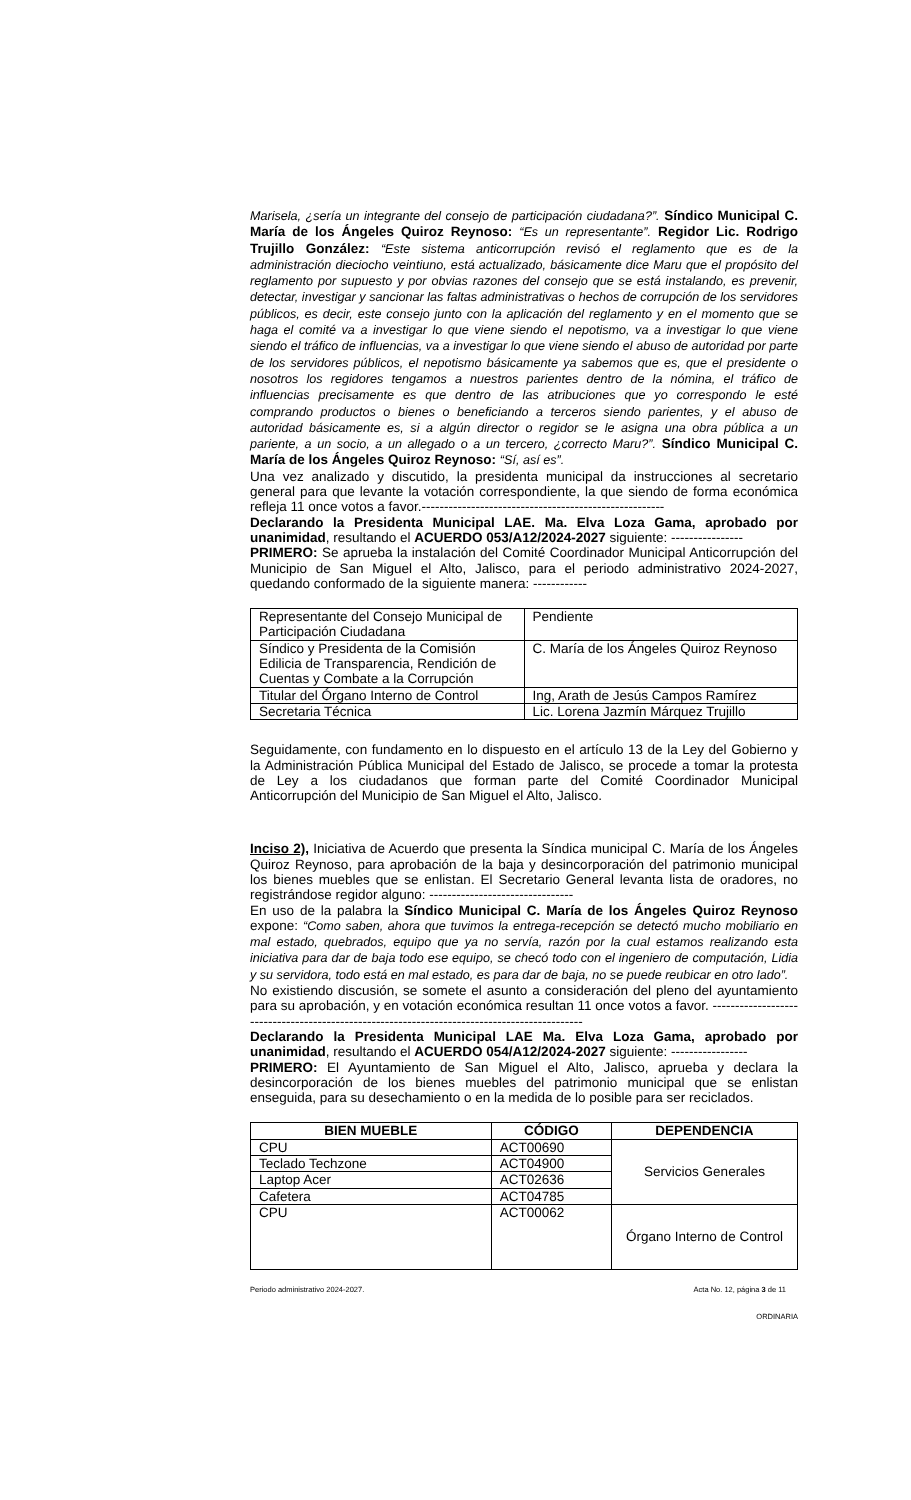Marisela, ¿sería un integrante del consejo de participación ciudadana?”. Síndico Municipal C. María de los Ángeles Quiroz Reynoso: “Es un representante”. Regidor Lic. Rodrigo Trujillo González: “Este sistema anticorrupción revisó el reglamento que es de la administración dieciocho veintiuno, está actualizado, básicamente dice Maru que el propósito del reglamento por supuesto y por obvias razones del consejo que se está instalando, es prevenir, detectar, investigar y sancionar las faltas administrativas o hechos de corrupción de los servidores públicos, es decir, este consejo junto con la aplicación del reglamento y en el momento que se haga el comité va a investigar lo que viene siendo el nepotismo, va a investigar lo que viene siendo el tráfico de influencias, va a investigar lo que viene siendo el abuso de autoridad por parte de los servidores públicos, el nepotismo básicamente ya sabemos que es, que el presidente o nosotros los regidores tengamos a nuestros parientes dentro de la nómina, el tráfico de influencias precisamente es que dentro de las atribuciones que yo correspondo le esté comprando productos o bienes o beneficiando a terceros siendo parientes, y el abuso de autoridad básicamente es, si a algún director o regidor se le asigna una obra pública a un pariente, a un socio, a un allegado o a un tercero, ¿correcto Maru?”. Síndico Municipal C. María de los Ángeles Quiroz Reynoso: “Sí, así es”.
Una vez analizado y discutido, la presidenta municipal da instrucciones al secretario general para que levante la votación correspondiente, la que siendo de forma económica refleja 11 once votos a favor.------------------------------------------------------
Declarando la Presidenta Municipal LAE. Ma. Elva Loza Gama, aprobado por unanimidad, resultando el ACUERDO 053/A12/2024-2027 siguiente: ----------------
PRIMERO: Se aprueba la instalación del Comité Coordinador Municipal Anticorrupción del Municipio de San Miguel el Alto, Jalisco, para el periodo administrativo 2024-2027, quedando conformado de la siguiente manera: ------------
| Representante del Consejo Municipal de Participación Ciudadana | Pendiente |
| Síndico y Presidenta de la Comisión Edilicia de Transparencia, Rendición de Cuentas y Combate a la Corrupción | C. María de los Ángeles Quiroz Reynoso |
| Titular del Órgano Interno de Control | Ing, Arath de Jesús Campos Ramírez |
| Secretaria Técnica | Lic. Lorena Jazmín Márquez Trujillo |
Seguidamente, con fundamento en lo dispuesto en el artículo 13 de la Ley del Gobierno y la Administración Pública Municipal del Estado de Jalisco, se procede a tomar la protesta de Ley a los ciudadanos que forman parte del Comité Coordinador Municipal Anticorrupción del Municipio de San Miguel el Alto, Jalisco.
Inciso 2), Iniciativa de Acuerdo que presenta la Síndica municipal C. María de los Ángeles Quiroz Reynoso, para aprobación de la baja y desincorporación del patrimonio municipal los bienes muebles que se enlistan. El Secretario General levanta lista de oradores, no registrándose regidor alguno: --------------------------------
En uso de la palabra la Síndico Municipal C. María de los Ángeles Quiroz Reynoso expone: “Como saben, ahora que tuvimos la entrega-recepción se detectó mucho mobiliario en mal estado, quebrados, equipo que ya no servía, razón por la cual estamos realizando esta iniciativa para dar de baja todo ese equipo, se checó todo con el ingeniero de computación, Lidia y su servidora, todo está en mal estado, es para dar de baja, no se puede reubicar en otro lado”.
No existiendo discusión, se somete el asunto a consideración del pleno del ayuntamiento para su aprobación, y en votación económica resultan 11 once votos a favor. ---------------------------------------------------------------------------------------------
Declarando la Presidenta Municipal LAE Ma. Elva Loza Gama, aprobado por unanimidad, resultando el ACUERDO 054/A12/2024-2027 siguiente: -----------------
PRIMERO: El Ayuntamiento de San Miguel el Alto, Jalisco, aprueba y declara la desincorporación de los bienes muebles del patrimonio municipal que se enlistan enseguida, para su desechamiento o en la medida de lo posible para ser reciclados.
| BIEN MUEBLE | CÓDIGO | DEPENDENCIA |
| --- | --- | --- |
| CPU | ACT00690 | Servicios Generales |
| Teclado Techzone | ACT04900 | |
| Laptop Acer | ACT02636 | |
| Cafetera | ACT04785 | |
| CPU | ACT00062 | Órgano Interno de Control |
Periodo administrativo 2024-2027. Acta No. 12, página 3 de 11
ORDINARIA